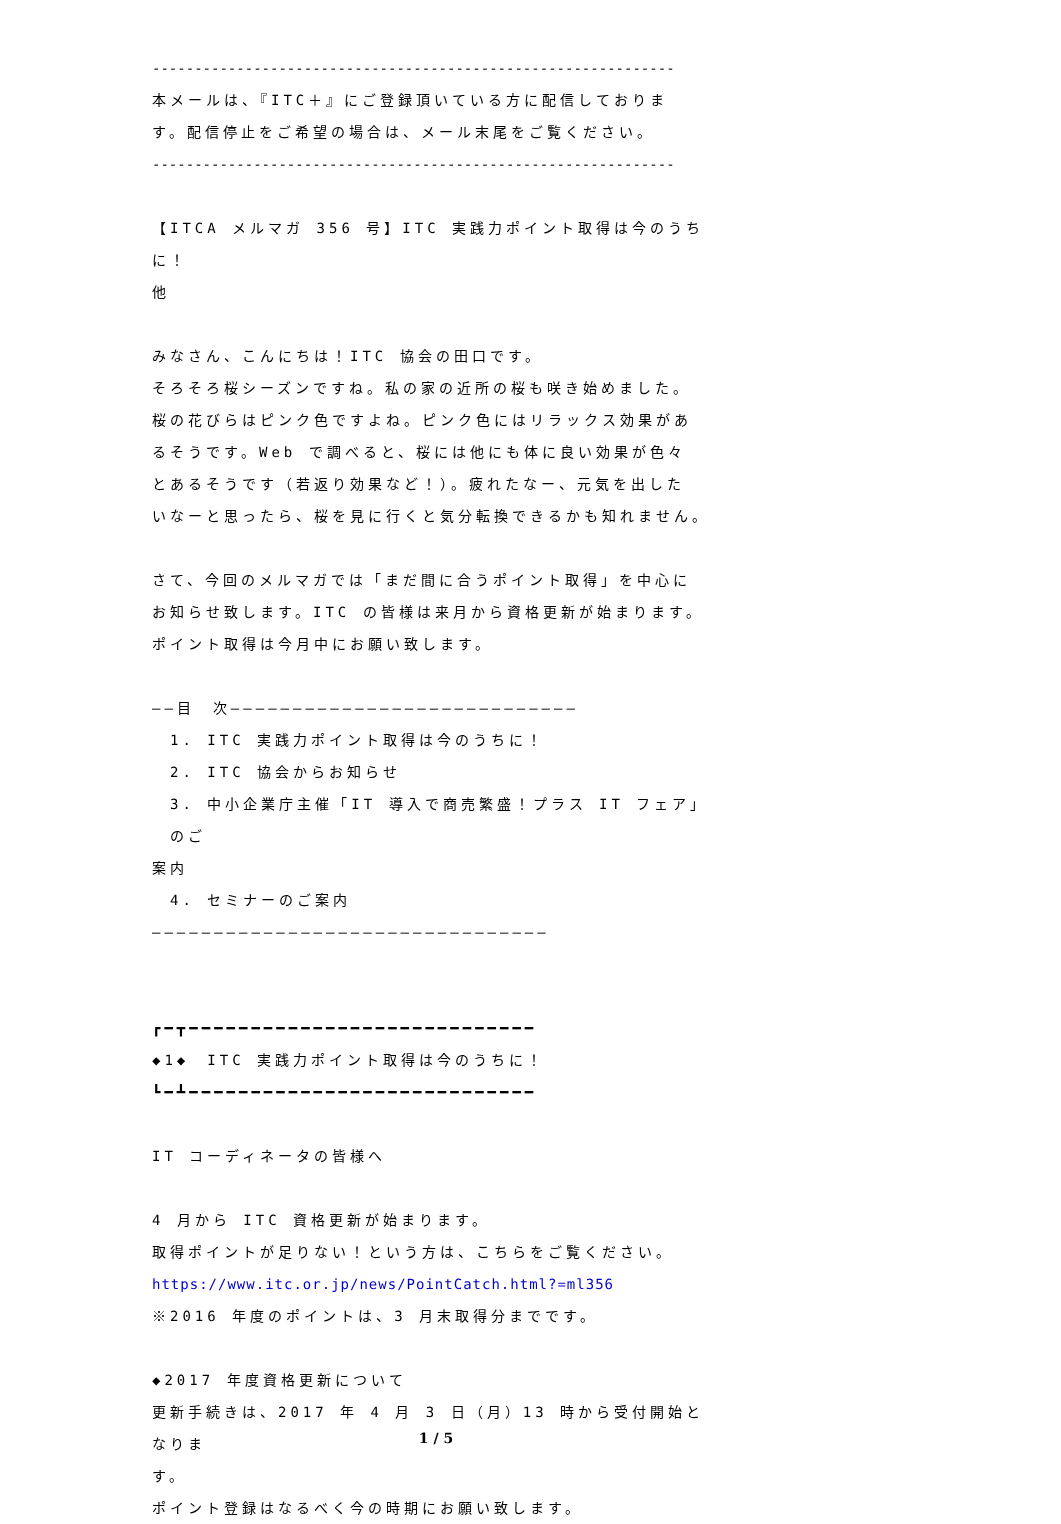--------------------------------------------------------------
本メールは、『ITC＋』にご登録頂いている方に配信しておりま
す。配信停止をご希望の場合は、メール末尾をご覧ください。
--------------------------------------------------------------
【ITCA メルマガ 356 号】ITC 実践力ポイント取得は今のうちに！
他
みなさん、こんにちは！ITC 協会の田口です。
そろそろ桜シーズンですね。私の家の近所の桜も咲き始めました。
桜の花びらはピンク色ですよね。ピンク色にはリラックス効果があ
るそうです。Web で調べると、桜には他にも体に良い効果が色々
とあるそうです（若返り効果など！）。疲れたなー、元気を出した
いなーと思ったら、桜を見に行くと気分転換できるかも知れません。
さて、今回のメルマガでは「まだ間に合うポイント取得」を中心に
お知らせ致します。ITC の皆様は来月から資格更新が始まります。
ポイント取得は今月中にお願い致します。
――目　次――――――――――――――――――――――――――――
1. ITC 実践力ポイント取得は今のうちに！
2. ITC 協会からお知らせ
3. 中小企業庁主催「IT 導入で商売繁盛！プラス IT フェア」のご
案内
4. セミナーのご案内
――――――――――――――――――――――――――――――――
┏━┳━━━━━━━━━━━━━━━━━━━━━━━━━━━━
◆1◆　ITC 実践力ポイント取得は今のうちに！
┗━┻━━━━━━━━━━━━━━━━━━━━━━━━━━━━
IT コーディネータの皆様へ
4 月から ITC 資格更新が始まります。
取得ポイントが足りない！という方は、こちらをご覧ください。
https://www.itc.or.jp/news/PointCatch.html?=ml356
※2016 年度のポイントは、3 月末取得分までです。
◆2017 年度資格更新について
更新手続きは、2017 年 4 月 3 日（月）13 時から受付開始となりま
す。
ポイント登録はなるべく今の時期にお願い致します。
1 / 5